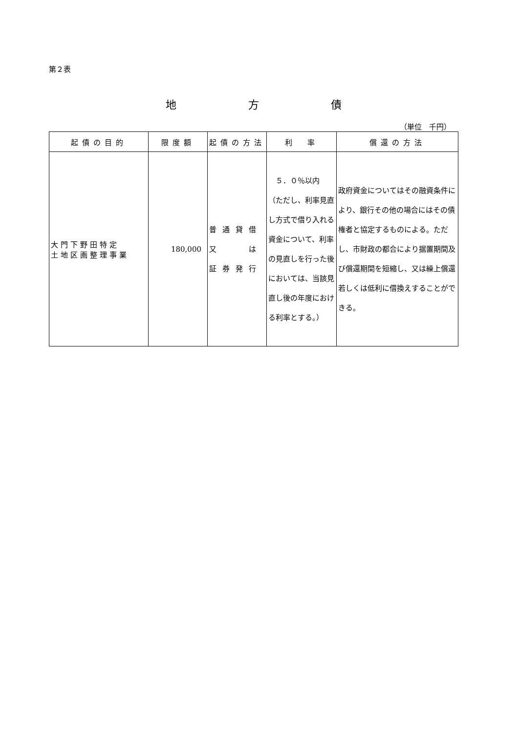第２表
地 方 債
（単位　千円）
| 起債の目的 | 限度額 | 起債の方法 | 利 率 | 償還の方法 |
| --- | --- | --- | --- | --- |
| 大門下野田特定 土地区画整理事業 | 180,000 | 普通貸借 又 は 証券発行 | ５．０％以内 （ただし、利率見直し方式で借り入れる資金について、利率の見直しを行った後においては、当該見直し後の年度における利率とする。） | 政府資金についてはその融資条件により、銀行その他の場合にはその債権者と協定するものによる。ただし、市財政の都合により据置期間及び償還期間を短縮し、又は繰上償還若しくは低利に借換えすることができる。 |